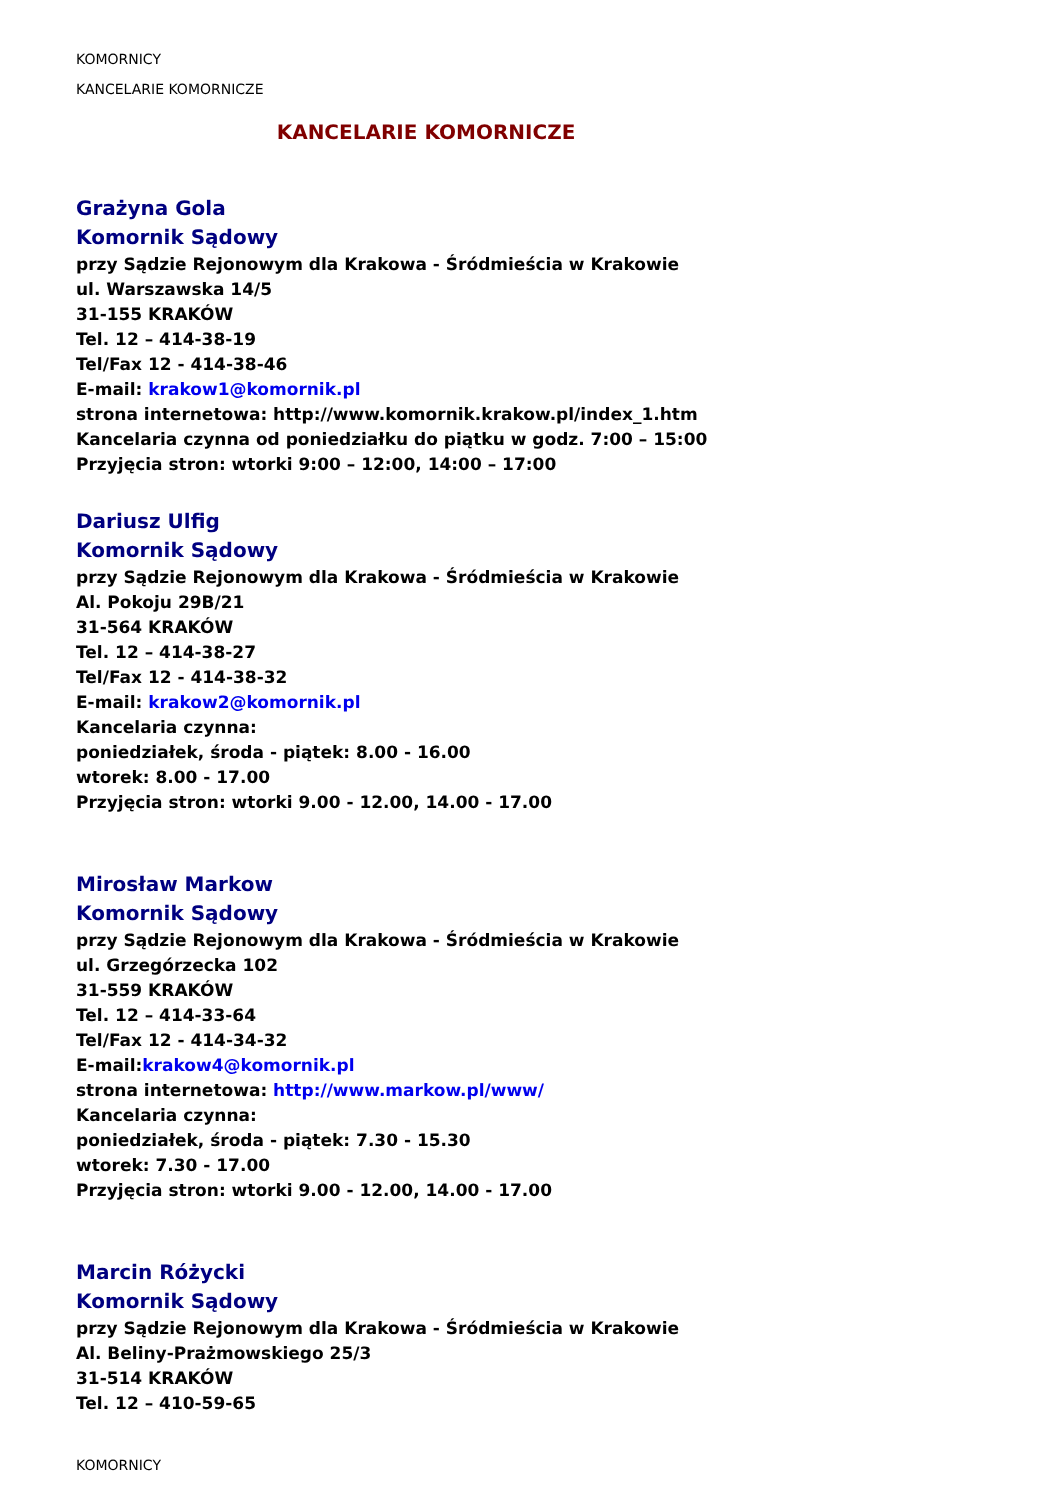KOMORNICY
KANCELARIE KOMORNICZE
KANCELARIE KOMORNICZE
Grażyna Gola
Komornik Sądowy
przy Sądzie Rejonowym dla Krakowa - Śródmieścia w Krakowie
ul. Warszawska 14/5
31-155 KRAKÓW
Tel. 12 – 414-38-19
Tel/Fax 12 - 414-38-46
E-mail: krakow1@komornik.pl
strona internetowa: http://www.komornik.krakow.pl/index_1.htm
Kancelaria czynna od poniedziałku do piątku w godz. 7:00 – 15:00
Przyjęcia stron: wtorki 9:00 – 12:00, 14:00 – 17:00
Dariusz Ulfig
Komornik Sądowy
przy Sądzie Rejonowym dla Krakowa - Śródmieścia w Krakowie
Al. Pokoju 29B/21
31-564 KRAKÓW
Tel. 12 – 414-38-27
Tel/Fax 12 - 414-38-32
E-mail: krakow2@komornik.pl
Kancelaria czynna:
poniedziałek, środa - piątek: 8.00 - 16.00
wtorek: 8.00 - 17.00
Przyjęcia stron: wtorki 9.00 - 12.00, 14.00 - 17.00
Mirosław Markow
Komornik Sądowy
przy Sądzie Rejonowym dla Krakowa - Śródmieścia w Krakowie
ul. Grzegórzecka 102
31-559 KRAKÓW
Tel. 12 – 414-33-64
Tel/Fax 12 - 414-34-32
E-mail:krakow4@komornik.pl
strona internetowa: http://www.markow.pl/www/
Kancelaria czynna:
poniedziałek, środa - piątek: 7.30 - 15.30
wtorek: 7.30 - 17.00
Przyjęcia stron: wtorki 9.00 - 12.00, 14.00 - 17.00
Marcin Różycki
Komornik Sądowy
przy Sądzie Rejonowym dla Krakowa - Śródmieścia w Krakowie
Al. Beliny-Prażmowskiego 25/3
31-514 KRAKÓW
Tel. 12 – 410-59-65
KOMORNICY